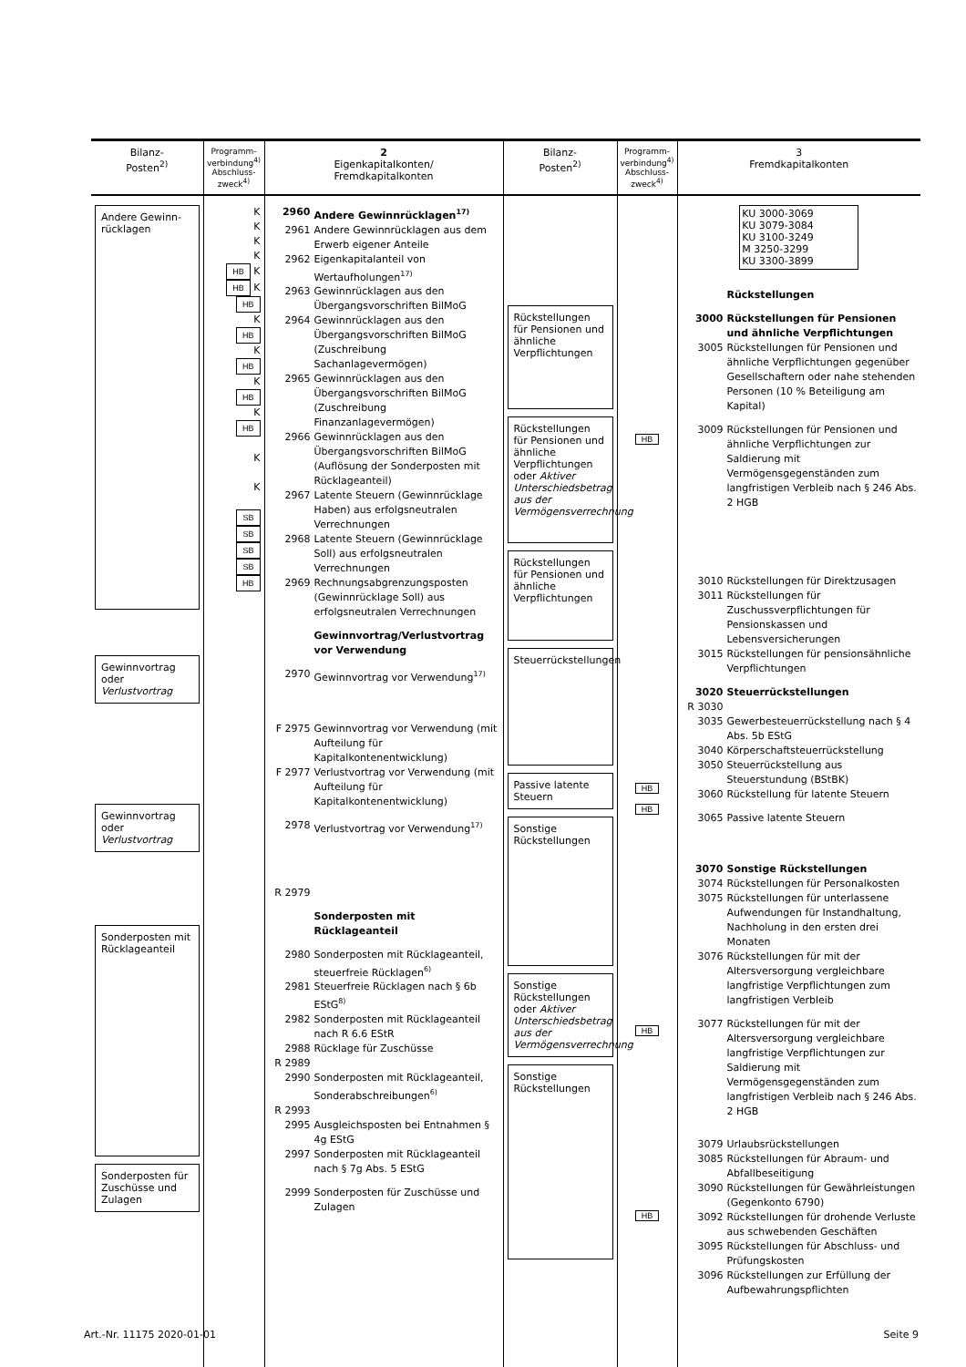| Bilanz- Posten<sup>2)</sup> | Programm- verbindung<sup>4)</sup> Abschluss- zweck<sup>4)</sup> | 2 Eigenkapitalkonten/ Fremdkapitalkonten | Bilanz- Posten<sup>2)</sup> | Programm- verbindung<sup>4)</sup> Abschluss- zweck<sup>4)</sup> | 3 Fremdkapitalkonten |
| --- | --- | --- | --- | --- | --- |
| Andere Gewinn- rücklagen Gewinnvortrag oder Verlustvortrag Gewinnvortrag oder Verlustvortrag Sonderposten mit Rücklageanteil Sonderposten für Zuschüsse und Zulagen | K K K K HB K HB K HB K HB K HB K HB K HB K K SB SB SB SB HB | 2960 Andere Gewinnrücklagen<sup>17)</sup> 2961 Andere Gewinnrücklagen aus dem Erwerb eigener Anteile 2962 Eigenkapitalanteil von Wertaufholungen<sup>17)</sup> 2963 Gewinnrücklagen aus den Übergangsvorschriften BilMoG 2964 Gewinnrücklagen aus den Übergangsvorschriften BilMoG (Zuschreibung Sachanlagevermögen) 2965 Gewinnrücklagen aus den Übergangsvorschriften BilMoG (Zuschreibung Finanzanlagevermögen) 2966 Gewinnrücklagen aus den Übergangsvorschriften BilMoG (Auflösung der Sonderposten mit Rücklageanteil) 2967 Latente Steuern (Gewinnrücklage Haben) aus erfolgsneutralen Verrechnungen 2968 Latente Steuern (Gewinnrücklage Soll) aus erfolgsneutralen Verrechnungen 2969 Rechnungsabgrenzungsposten (Gewinnrücklage Soll) aus erfolgsneutralen Verrechnungen Gewinnvortrag/Verlustvortrag vor Verwendung 2970 Gewinnvortrag vor Verwendung<sup>17)</sup> F 2975 Gewinnvortrag vor Verwendung (mit Aufteilung für Kapitalkontenentwicklung) F 2977 Verlustvortrag vor Verwendung (mit Aufteilung für Kapitalkontenentwicklung) 2978 Verlustvortrag vor Verwendung<sup>17)</sup> R 2979 Sonderposten mit Rücklageanteil 2980 Sonderposten mit Rücklageanteil, steuerfreie Rücklagen<sup>6)</sup> 2981 Steuerfreie Rücklagen nach § 6b EStG<sup>8)</sup> 2982 Sonderposten mit Rücklageanteil nach R 6.6 EStR 2988 Rücklage für Zuschüsse R 2989 2990 Sonderposten mit Rücklageanteil, Sonderabschreibungen<sup>6)</sup> R 2993 2995 Ausgleichsposten bei Entnahmen § 4g EStG 2997 Sonderposten mit Rücklageanteil nach § 7g Abs. 5 EStG 2999 Sonderposten für Zuschüsse und Zulagen | Rückstellungen für Pensionen und ähnliche Verpflichtungen Rückstellungen für Pensionen und ähnliche Verpflichtungen oder Aktiver Unterschiedsbetrag aus der Vermögensverrechnung Rückstellungen für Pensionen und ähnliche Verpflichtungen Steuerrückstellungen Passive latente Steuern Sonstige Rückstellungen Sonstige Rückstellungen oder Aktiver Unterschiedsbetrag aus der Vermögensverrechnung Sonstige Rückstellungen | HB HB HB HB HB | KU 3000-3069 KU 3079-3084 KU 3100-3249 M 3250-3299 KU 3300-3899 Rückstellungen 3000 Rückstellungen für Pensionen und ähnliche Verpflichtungen 3005 Rückstellungen für Pensionen und ähnliche Verpflichtungen gegenüber Gesellschaftern oder nahe stehenden Personen (10 % Beteiligung am Kapital) 3009 Rückstellungen für Pensionen und ähnliche Verpflichtungen zur Saldierung mit Vermögensgegenständen zum langfristigen Verbleib nach § 246 Abs. 2 HGB 3010 Rückstellungen für Direktzusagen 3011 Rückstellungen für Zuschussverpflichtungen für Pensionskassen und Lebensversicherungen 3015 Rückstellungen für pensionsähnliche Verpflichtungen 3020 Steuerrückstellungen R 3030 3035 Gewerbesteuerrückstellung nach § 4 Abs. 5b EStG 3040 Körperschaftsteuerrückstellung 3050 Steuerrückstellung aus Steuerstundung (BStBK) 3060 Rückstellung für latente Steuern 3065 Passive latente Steuern 3070 Sonstige Rückstellungen 3074 Rückstellungen für Personalkosten 3075 Rückstellungen für unterlassene Aufwendungen für Instandhaltung, Nachholung in den ersten drei Monaten 3076 Rückstellungen für mit der Altersversorgung vergleichbare langfristige Verpflichtungen zum langfristigen Verbleib 3077 Rückstellungen für mit der Altersversorgung vergleichbare langfristige Verpflichtungen zur Saldierung mit Vermögensgegenständen zum langfristigen Verbleib nach § 246 Abs. 2 HGB 3079 Urlaubsrückstellungen 3085 Rückstellungen für Abraum- und Abfallbeseitigung 3090 Rückstellungen für Gewährleistungen (Gegenkonto 6790) 3092 Rückstellungen für drohende Verluste aus schwebenden Geschäften 3095 Rückstellungen für Abschluss- und Prüfungskosten 3096 Rückstellungen zur Erfüllung der Aufbewahrungspflichten |
Art.-Nr. 11175 2020-01-01 Seite 9